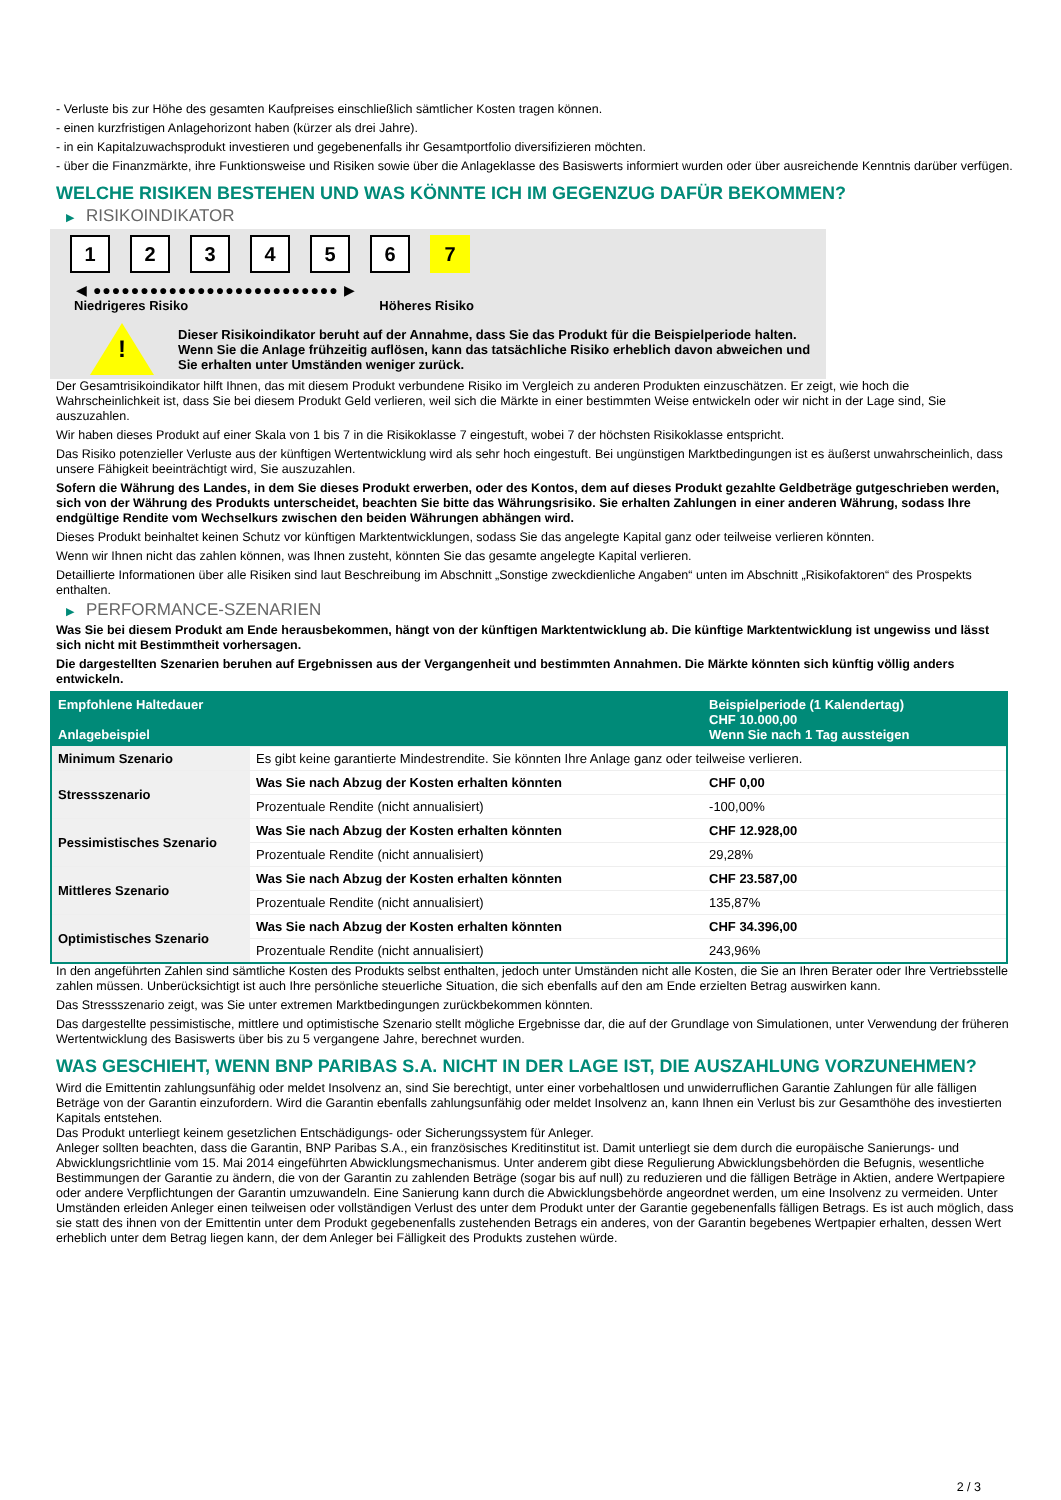- Verluste bis zur Höhe des gesamten Kaufpreises einschließlich sämtlicher Kosten tragen können.
- einen kurzfristigen Anlagehorizont haben (kürzer als drei Jahre).
- in ein Kapitalzuwachsprodukt investieren und gegebenenfalls ihr Gesamtportfolio diversifizieren möchten.
- über die Finanzmärkte, ihre Funktionsweise und Risiken sowie über die Anlageklasse des Basiswerts informiert wurden oder über ausreichende Kenntnis darüber verfügen.
WELCHE RISIKEN BESTEHEN UND WAS KÖNNTE ICH IM GEGENZUG DAFÜR BEKOMMEN?
▶ RISIKOINDIKATOR
1 2 3 4 5 6 7
◀ ●●●●●●●●●●●●●●●●●●●●●●●●●● ▶
Niedrigeres Risiko Höheres Risiko
!
Dieser Risikoindikator beruht auf der Annahme, dass Sie das Produkt für die Beispielperiode halten.
Wenn Sie die Anlage frühzeitig auflösen, kann das tatsächliche Risiko erheblich davon abweichen und Sie erhalten unter Umständen weniger zurück.
Der Gesamtrisikoindikator hilft Ihnen, das mit diesem Produkt verbundene Risiko im Vergleich zu anderen Produkten einzuschätzen. Er zeigt, wie hoch die Wahrscheinlichkeit ist, dass Sie bei diesem Produkt Geld verlieren, weil sich die Märkte in einer bestimmten Weise entwickeln oder wir nicht in der Lage sind, Sie auszuzahlen.
Wir haben dieses Produkt auf einer Skala von 1 bis 7 in die Risikoklasse 7 eingestuft, wobei 7 der höchsten Risikoklasse entspricht.
Das Risiko potenzieller Verluste aus der künftigen Wertentwicklung wird als sehr hoch eingestuft. Bei ungünstigen Marktbedingungen ist es äußerst unwahrscheinlich, dass unsere Fähigkeit beeinträchtigt wird, Sie auszuzahlen.
Sofern die Währung des Landes, in dem Sie dieses Produkt erwerben, oder des Kontos, dem auf dieses Produkt gezahlte Geldbeträge gutgeschrieben werden, sich von der Währung des Produkts unterscheidet, beachten Sie bitte das Währungsrisiko. Sie erhalten Zahlungen in einer anderen Währung, sodass Ihre endgültige Rendite vom Wechselkurs zwischen den beiden Währungen abhängen wird.
Dieses Produkt beinhaltet keinen Schutz vor künftigen Marktentwicklungen, sodass Sie das angelegte Kapital ganz oder teilweise verlieren könnten.
Wenn wir Ihnen nicht das zahlen können, was Ihnen zusteht, könnten Sie das gesamte angelegte Kapital verlieren.
Detaillierte Informationen über alle Risiken sind laut Beschreibung im Abschnitt „Sonstige zweckdienliche Angaben“ unten im Abschnitt „Risikofaktoren“ des Prospekts enthalten.
▶ PERFORMANCE-SZENARIEN
Was Sie bei diesem Produkt am Ende herausbekommen, hängt von der künftigen Marktentwicklung ab. Die künftige Marktentwicklung ist ungewiss und lässt sich nicht mit Bestimmtheit vorhersagen.
Die dargestellten Szenarien beruhen auf Ergebnissen aus der Vergangenheit und bestimmten Annahmen. Die Märkte könnten sich künftig völlig anders entwickeln.
| Empfohlene Haltedauer Anlagebeispiel | | Beispielperiode (1 Kalendertag) CHF 10.000,00 Wenn Sie nach 1 Tag aussteigen |
| --- | --- | --- |
| Minimum Szenario | Es gibt keine garantierte Mindestrendite. Sie könnten Ihre Anlage ganz oder teilweise verlieren. | |
| Stressszenario | Was Sie nach Abzug der Kosten erhalten könnten | CHF 0,00 |
| | Prozentuale Rendite (nicht annualisiert) | -100,00% |
| Pessimistisches Szenario | Was Sie nach Abzug der Kosten erhalten könnten | CHF 12.928,00 |
| | Prozentuale Rendite (nicht annualisiert) | 29,28% |
| Mittleres Szenario | Was Sie nach Abzug der Kosten erhalten könnten | CHF 23.587,00 |
| | Prozentuale Rendite (nicht annualisiert) | 135,87% |
| Optimistisches Szenario | Was Sie nach Abzug der Kosten erhalten könnten | CHF 34.396,00 |
| | Prozentuale Rendite (nicht annualisiert) | 243,96% |
In den angeführten Zahlen sind sämtliche Kosten des Produkts selbst enthalten, jedoch unter Umständen nicht alle Kosten, die Sie an Ihren Berater oder Ihre Vertriebsstelle zahlen müssen. Unberücksichtigt ist auch Ihre persönliche steuerliche Situation, die sich ebenfalls auf den am Ende erzielten Betrag auswirken kann.
Das Stressszenario zeigt, was Sie unter extremen Marktbedingungen zurückbekommen könnten.
Das dargestellte pessimistische, mittlere und optimistische Szenario stellt mögliche Ergebnisse dar, die auf der Grundlage von Simulationen, unter Verwendung der früheren Wertentwicklung des Basiswerts über bis zu 5 vergangene Jahre, berechnet wurden.
WAS GESCHIEHT, WENN BNP PARIBAS S.A. NICHT IN DER LAGE IST, DIE AUSZAHLUNG VORZUNEHMEN?
Wird die Emittentin zahlungsunfähig oder meldet Insolvenz an, sind Sie berechtigt, unter einer vorbehaltlosen und unwiderruflichen Garantie Zahlungen für alle fälligen Beträge von der Garantin einzufordern. Wird die Garantin ebenfalls zahlungsunfähig oder meldet Insolvenz an, kann Ihnen ein Verlust bis zur Gesamthöhe des investierten Kapitals entstehen.
Das Produkt unterliegt keinem gesetzlichen Entschädigungs- oder Sicherungssystem für Anleger.
Anleger sollten beachten, dass die Garantin, BNP Paribas S.A., ein französisches Kreditinstitut ist. Damit unterliegt sie dem durch die europäische Sanierungs- und Abwicklungsrichtlinie vom 15. Mai 2014 eingeführten Abwicklungsmechanismus. Unter anderem gibt diese Regulierung Abwicklungsbehörden die Befugnis, wesentliche Bestimmungen der Garantie zu ändern, die von der Garantin zu zahlenden Beträge (sogar bis auf null) zu reduzieren und die fälligen Beträge in Aktien, andere Wertpapiere oder andere Verpflichtungen der Garantin umzuwandeln. Eine Sanierung kann durch die Abwicklungsbehörde angeordnet werden, um eine Insolvenz zu vermeiden. Unter Umständen erleiden Anleger einen teilweisen oder vollständigen Verlust des unter dem Produkt unter der Garantie gegebenenfalls fälligen Betrags. Es ist auch möglich, dass sie statt des ihnen von der Emittentin unter dem Produkt gegebenenfalls zustehenden Betrags ein anderes, von der Garantin begebenes Wertpapier erhalten, dessen Wert erheblich unter dem Betrag liegen kann, der dem Anleger bei Fälligkeit des Produkts zustehen würde.
2 / 3